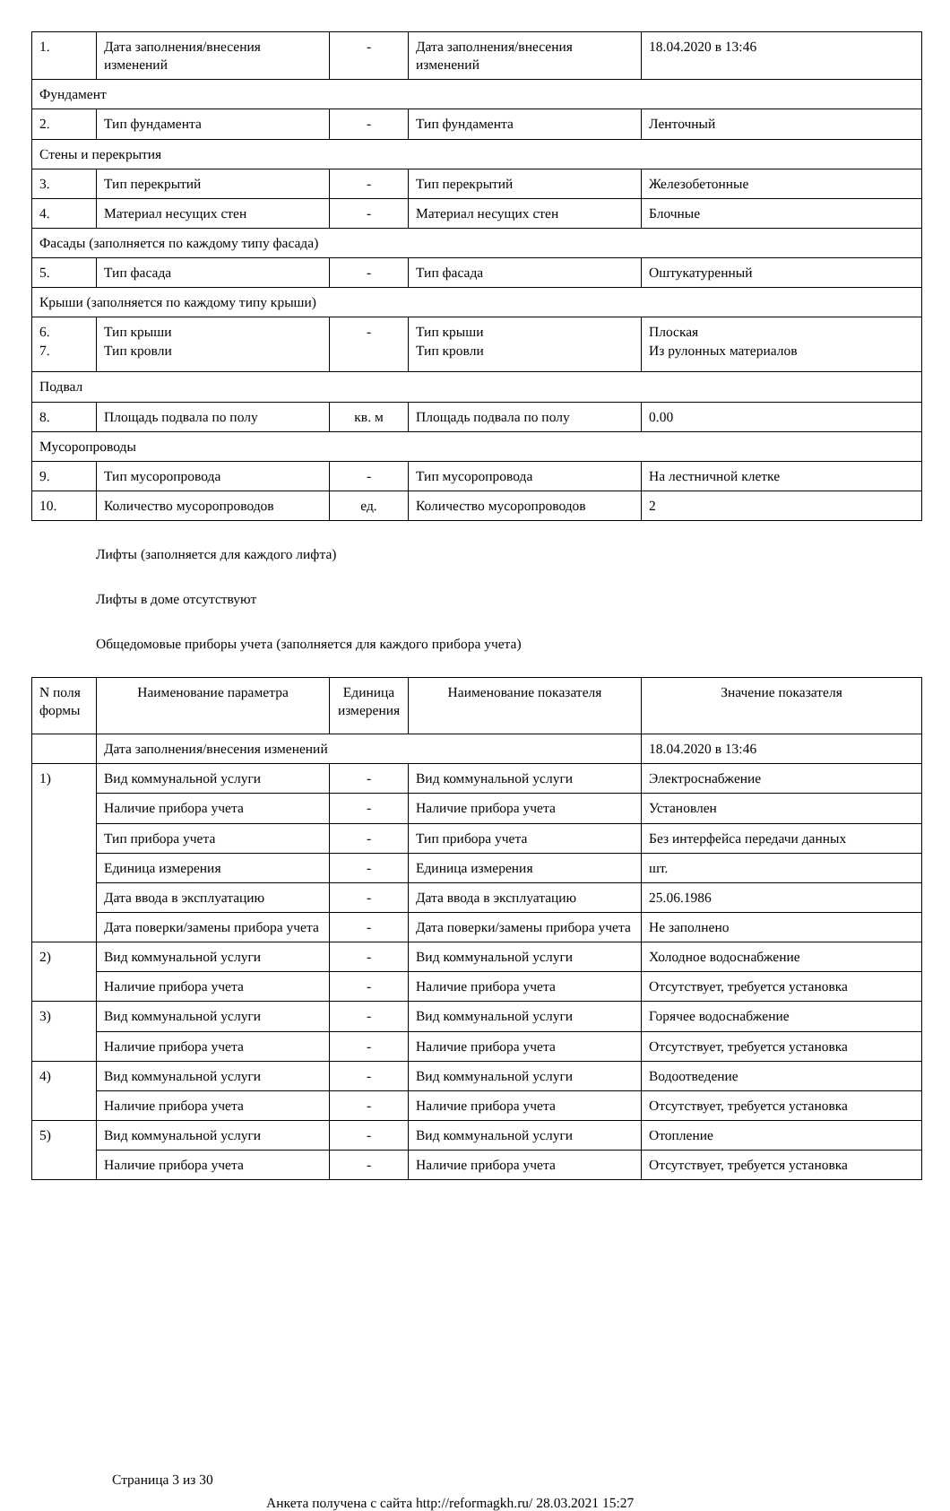| 1. | Дата заполнения/внесения изменений | - | Дата заполнения/внесения изменений | 18.04.2020 в 13:46 |
| Фундамент | | | | |
| 2. | Тип фундамента | - | Тип фундамента | Ленточный |
| Стены и перекрытия | | | | |
| 3. | Тип перекрытий | - | Тип перекрытий | Железобетонные |
| 4. | Материал несущих стен | - | Материал несущих стен | Блочные |
| Фасады (заполняется по каждому типу фасада) | | | | |
| 5. | Тип фасада | - | Тип фасада | Оштукатуренный |
| Крыши (заполняется по каждому типу крыши) | | | | |
| 6. 7. | Тип крыши Тип кровли | - | Тип крыши Тип кровли | Плоская Из рулонных материалов |
| Подвал | | | | |
| 8. | Площадь подвала по полу | кв. м | Площадь подвала по полу | 0.00 |
| Мусоропроводы | | | | |
| 9. | Тип мусоропровода | - | Тип мусоропровода | На лестничной клетке |
| 10. | Количество мусоропроводов | ед. | Количество мусоропроводов | 2 |
Лифты (заполняется для каждого лифта)
Лифты в доме отсутствуют
Общедомовые приборы учета (заполняется для каждого прибора учета)
| N поля формы | Наименование параметра | Единица измерения | Наименование показателя | Значение показателя |
| --- | --- | --- | --- | --- |
| | Дата заполнения/внесения изменений | | | 18.04.2020 в 13:46 |
| 1) | Вид коммунальной услуги | - | Вид коммунальной услуги | Электроснабжение |
| | Наличие прибора учета | - | Наличие прибора учета | Установлен |
| | Тип прибора учета | - | Тип прибора учета | Без интерфейса передачи данных |
| | Единица измерения | - | Единица измерения | шт. |
| | Дата ввода в эксплуатацию | - | Дата ввода в эксплуатацию | 25.06.1986 |
| | Дата поверки/замены прибора учета | - | Дата поверки/замены прибора учета | Не заполнено |
| 2) | Вид коммунальной услуги | - | Вид коммунальной услуги | Холодное водоснабжение |
| | Наличие прибора учета | - | Наличие прибора учета | Отсутствует, требуется установка |
| 3) | Вид коммунальной услуги | - | Вид коммунальной услуги | Горячее водоснабжение |
| | Наличие прибора учета | - | Наличие прибора учета | Отсутствует, требуется установка |
| 4) | Вид коммунальной услуги | - | Вид коммунальной услуги | Водоотведение |
| | Наличие прибора учета | - | Наличие прибора учета | Отсутствует, требуется установка |
| 5) | Вид коммунальной услуги | - | Вид коммунальной услуги | Отопление |
| | Наличие прибора учета | - | Наличие прибора учета | Отсутствует, требуется установка |
Страница 3 из 30
Анкета получена с сайта http://reformagkh.ru/ 28.03.2021 15:27